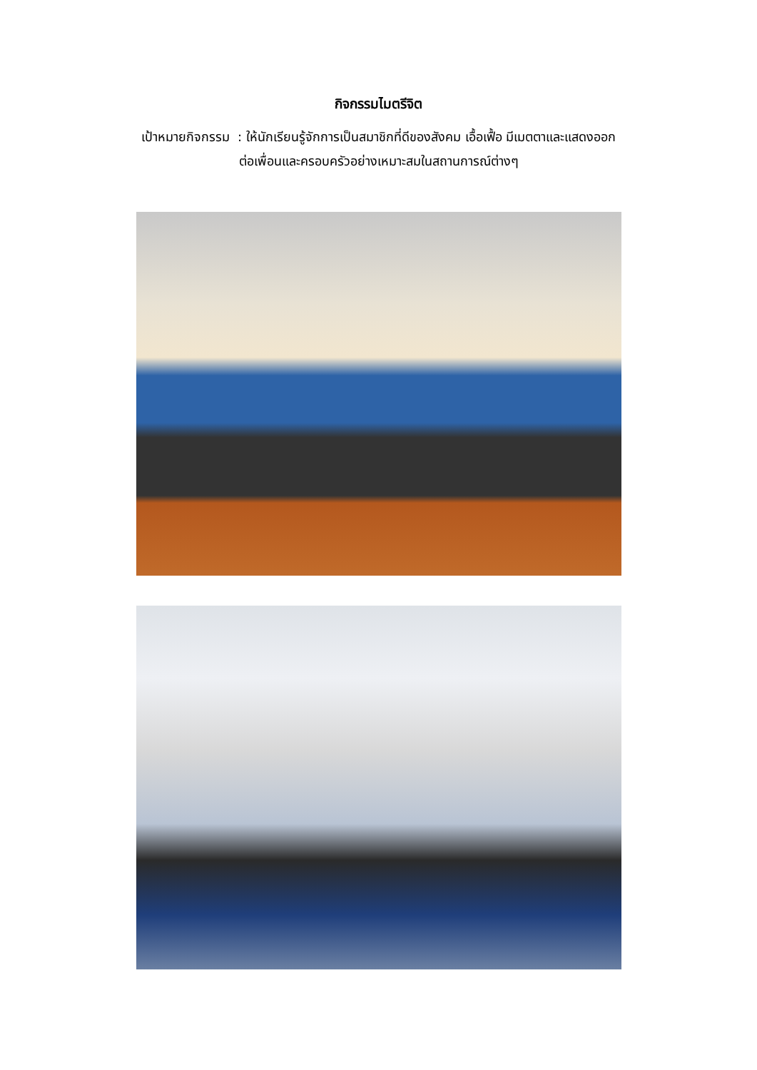กิจกรรมไมตรีจิต
เป้าหมายกิจกรรม : ให้นักเรียนรู้จักการเป็นสมาชิกที่ดีของสังคม เอื้อเฟื้อ มีเมตตาและแสดงออก
ต่อเพื่อนและครอบครัวอย่างเหมาะสมในสถานการณ์ต่างๆ